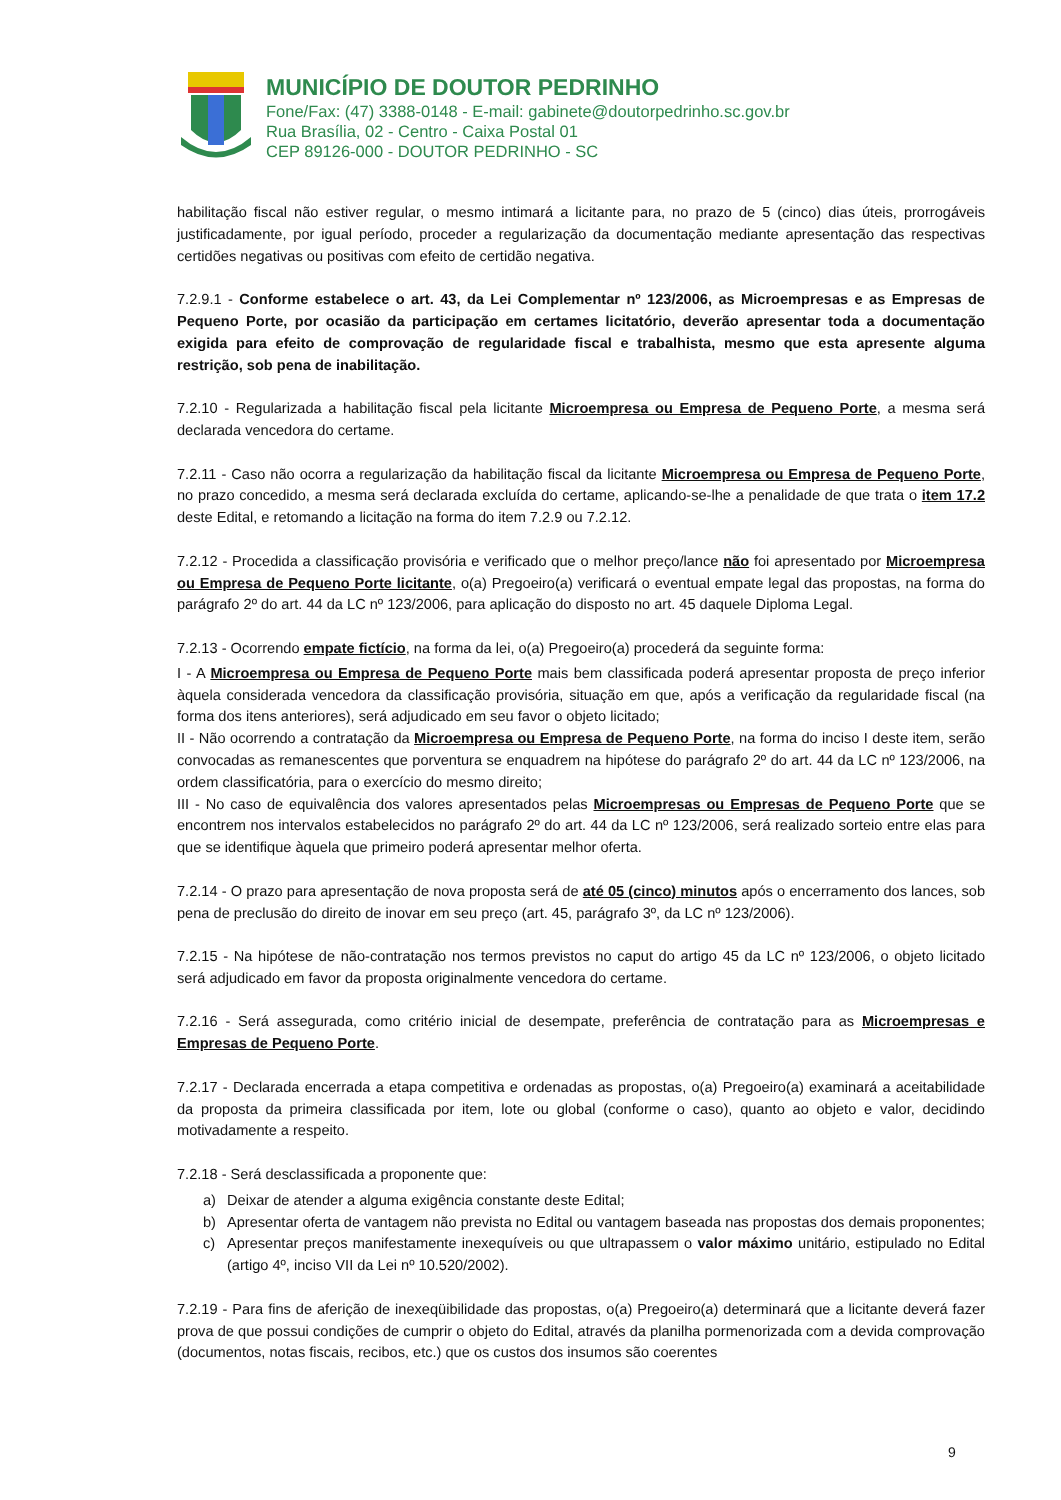MUNICÍPIO DE DOUTOR PEDRINHO
Fone/Fax: (47) 3388-0148 - E-mail: gabinete@doutorpedrinho.sc.gov.br
Rua Brasília, 02 - Centro - Caixa Postal 01
CEP 89126-000 - DOUTOR PEDRINHO - SC
habilitação fiscal não estiver regular, o mesmo intimará a licitante para, no prazo de 5 (cinco) dias úteis, prorrogáveis justificadamente, por igual período, proceder a regularização da documentação mediante apresentação das respectivas certidões negativas ou positivas com efeito de certidão negativa.
7.2.9.1 - Conforme estabelece o art. 43, da Lei Complementar nº 123/2006, as Microempresas e as Empresas de Pequeno Porte, por ocasião da participação em certames licitatório, deverão apresentar toda a documentação exigida para efeito de comprovação de regularidade fiscal e trabalhista, mesmo que esta apresente alguma restrição, sob pena de inabilitação.
7.2.10 - Regularizada a habilitação fiscal pela licitante Microempresa ou Empresa de Pequeno Porte, a mesma será declarada vencedora do certame.
7.2.11 - Caso não ocorra a regularização da habilitação fiscal da licitante Microempresa ou Empresa de Pequeno Porte, no prazo concedido, a mesma será declarada excluída do certame, aplicando-se-lhe a penalidade de que trata o item 17.2 deste Edital, e retomando a licitação na forma do item 7.2.9 ou 7.2.12.
7.2.12 - Procedida a classificação provisória e verificado que o melhor preço/lance não foi apresentado por Microempresa ou Empresa de Pequeno Porte licitante, o(a) Pregoeiro(a) verificará o eventual empate legal das propostas, na forma do parágrafo 2º do art. 44 da LC nº 123/2006, para aplicação do disposto no art. 45 daquele Diploma Legal.
7.2.13 - Ocorrendo empate fictício, na forma da lei, o(a) Pregoeiro(a) procederá da seguinte forma:
I - A Microempresa ou Empresa de Pequeno Porte mais bem classificada poderá apresentar proposta de preço inferior àquela considerada vencedora da classificação provisória, situação em que, após a verificação da regularidade fiscal (na forma dos itens anteriores), será adjudicado em seu favor o objeto licitado;
II - Não ocorrendo a contratação da Microempresa ou Empresa de Pequeno Porte, na forma do inciso I deste item, serão convocadas as remanescentes que porventura se enquadrem na hipótese do parágrafo 2º do art. 44 da LC nº 123/2006, na ordem classificatória, para o exercício do mesmo direito;
III - No caso de equivalência dos valores apresentados pelas Microempresas ou Empresas de Pequeno Porte que se encontrem nos intervalos estabelecidos no parágrafo 2º do art. 44 da LC nº 123/2006, será realizado sorteio entre elas para que se identifique àquela que primeiro poderá apresentar melhor oferta.
7.2.14 - O prazo para apresentação de nova proposta será de até 05 (cinco) minutos após o encerramento dos lances, sob pena de preclusão do direito de inovar em seu preço (art. 45, parágrafo 3º, da LC nº 123/2006).
7.2.15 - Na hipótese de não-contratação nos termos previstos no caput do artigo 45 da LC nº 123/2006, o objeto licitado será adjudicado em favor da proposta originalmente vencedora do certame.
7.2.16 - Será assegurada, como critério inicial de desempate, preferência de contratação para as Microempresas e Empresas de Pequeno Porte.
7.2.17 - Declarada encerrada a etapa competitiva e ordenadas as propostas, o(a) Pregoeiro(a) examinará a aceitabilidade da proposta da primeira classificada por item, lote ou global (conforme o caso), quanto ao objeto e valor, decidindo motivadamente a respeito.
7.2.18 - Será desclassificada a proponente que:
a) Deixar de atender a alguma exigência constante deste Edital;
b) Apresentar oferta de vantagem não prevista no Edital ou vantagem baseada nas propostas dos demais proponentes;
c) Apresentar preços manifestamente inexequíveis ou que ultrapassem o valor máximo unitário, estipulado no Edital (artigo 4º, inciso VII da Lei nº 10.520/2002).
7.2.19 - Para fins de aferição de inexeqüibilidade das propostas, o(a) Pregoeiro(a) determinará que a licitante deverá fazer prova de que possui condições de cumprir o objeto do Edital, através da planilha pormenorizada com a devida comprovação (documentos, notas fiscais, recibos, etc.) que os custos dos insumos são coerentes
9